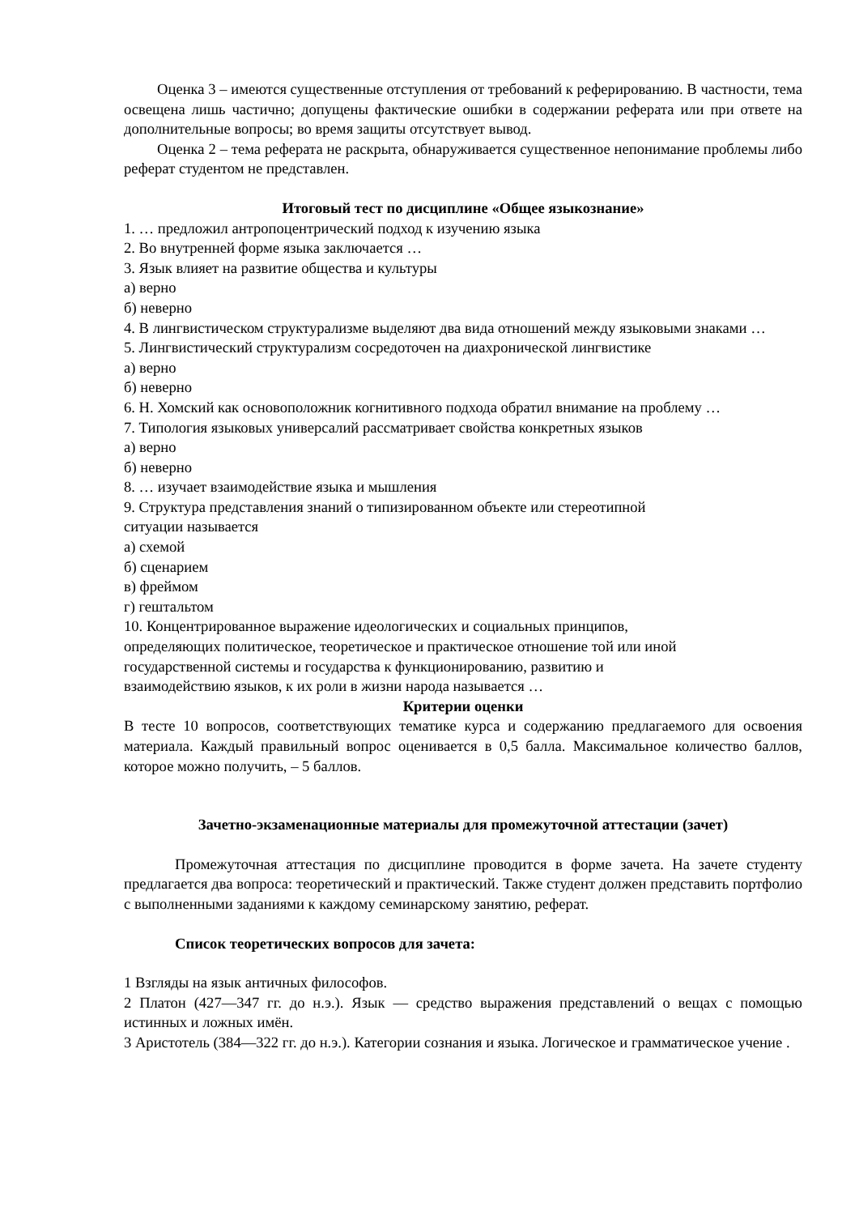Оценка 3 – имеются существенные отступления от требований к реферированию. В частности, тема освещена лишь частично; допущены фактические ошибки в содержании реферата или при ответе на дополнительные вопросы; во время защиты отсутствует вывод.
Оценка 2 – тема реферата не раскрыта, обнаруживается существенное непонимание проблемы либо реферат студентом не представлен.
Итоговый тест по дисциплине «Общее языкознание»
1. … предложил антропоцентрический подход к изучению языка
2. Во внутренней форме языка заключается …
3. Язык влияет на развитие общества и культуры
а) верно
б) неверно
4. В лингвистическом структурализме выделяют два вида отношений между языковыми знаками …
5. Лингвистический структурализм сосредоточен на диахронической лингвистике
а) верно
б) неверно
6. Н. Хомский как основоположник когнитивного подхода обратил внимание на проблему …
7. Типология языковых универсалий рассматривает свойства конкретных языков
а) верно
б) неверно
8. … изучает взаимодействие языка и мышления
9. Структура представления знаний о типизированном объекте или стереотипной
ситуации называется
а) схемой
б) сценарием
в) фреймом
г) гештальтом
10. Концентрированное выражение идеологических и социальных принципов,
определяющих политическое, теоретическое и практическое отношение той или иной
государственной системы и государства к функционированию, развитию и
взаимодействию языков, к их роли в жизни народа называется …
Критерии оценки
В тесте 10 вопросов, соответствующих тематике курса и содержанию предлагаемого для освоения материала. Каждый правильный вопрос оценивается в 0,5 балла. Максимальное количество баллов, которое можно получить, – 5 баллов.
Зачетно-экзаменационные материалы для промежуточной аттестации (зачет)
Промежуточная аттестация по дисциплине проводится в форме зачета. На зачете студенту предлагается два вопроса: теоретический и практический. Также студент должен представить портфолио с выполненными заданиями к каждому семинарскому занятию, реферат.
Список теоретических вопросов для зачета:
1 Взгляды на язык античных философов.
2 Платон (427—347 гг. до н.э.). Язык — средство выражения представлений о вещах с помощью истинных и ложных имён.
3 Аристотель (384—322 гг. до н.э.). Категории сознания и языка. Логическое и грамматическое учение .